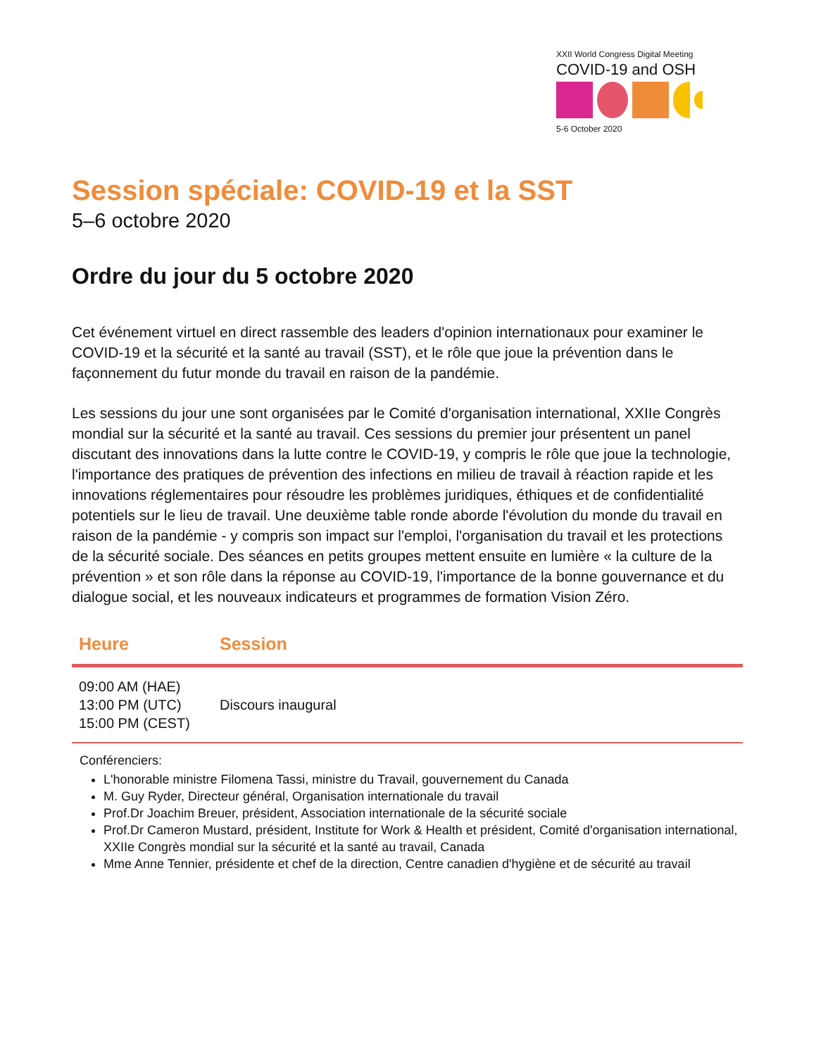XXII World Congress Digital Meeting
COVID-19 and OSH
5-6 October 2020
Session spéciale: COVID-19 et la SST
5–6 octobre 2020
Ordre du jour du 5 octobre 2020
Cet événement virtuel en direct rassemble des leaders d'opinion internationaux pour examiner le COVID-19 et la sécurité et la santé au travail (SST), et le rôle que joue la prévention dans le façonnement du futur monde du travail en raison de la pandémie.
Les sessions du jour une sont organisées par le Comité d'organisation international, XXIIe Congrès mondial sur la sécurité et la santé au travail. Ces sessions du premier jour présentent un panel discutant des innovations dans la lutte contre le COVID-19, y compris le rôle que joue la technologie, l'importance des pratiques de prévention des infections en milieu de travail à réaction rapide et les innovations réglementaires pour résoudre les problèmes juridiques, éthiques et de confidentialité potentiels sur le lieu de travail. Une deuxième table ronde aborde l'évolution du monde du travail en raison de la pandémie - y compris son impact sur l'emploi, l'organisation du travail et les protections de la sécurité sociale. Des séances en petits groupes mettent ensuite en lumière « la culture de la prévention » et son rôle dans la réponse au COVID-19, l'importance de la bonne gouvernance et du dialogue social, et les nouveaux indicateurs et programmes de formation Vision Zéro.
| Heure | Session |
| --- | --- |
| 09:00 AM (HAE) 13:00 PM (UTC) 15:00 PM (CEST) | Discours inaugural |
Conférenciers:
L'honorable ministre Filomena Tassi, ministre du Travail, gouvernement du Canada
M. Guy Ryder, Directeur général, Organisation internationale du travail
Prof.Dr Joachim Breuer, président, Association internationale de la sécurité sociale
Prof.Dr Cameron Mustard, président, Institute for Work & Health et président, Comité d'organisation international, XXIIe Congrès mondial sur la sécurité et la santé au travail, Canada
Mme Anne Tennier, présidente et chef de la direction, Centre canadien d'hygiène et de sécurité au travail